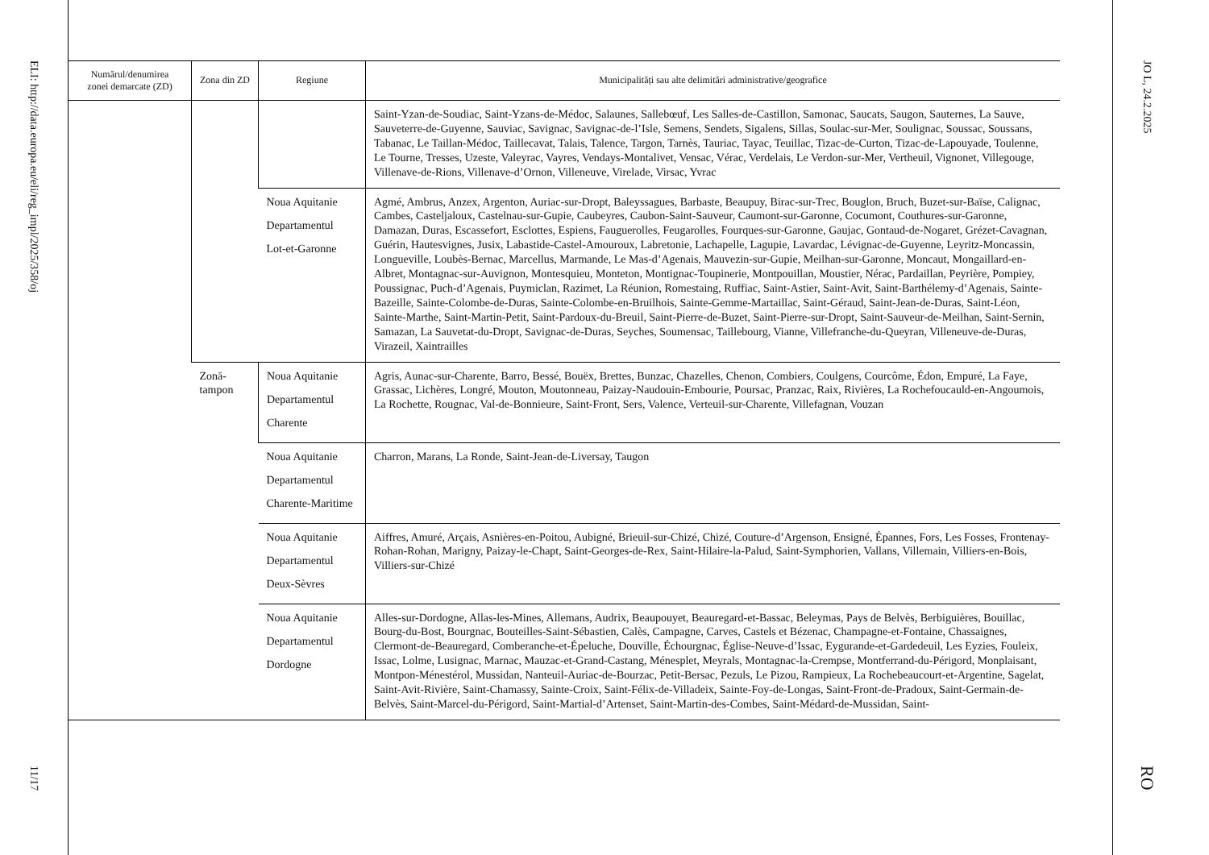ELI: http://data.europa.eu/eli/reg_impl/2025/358/oj
11/17
| Numărul/denumirea zonei demarcate (ZD) | Zona din ZD | Regiune | Municipalități sau alte delimitări administrative/geografice |
| --- | --- | --- | --- |
| | | | Saint-Yzan-de-Soudiac, Saint-Yzans-de-Médoc, Salaunes, Sallebœuf, Les Salles-de-Castillon, Samonac, Saucats, Saugon, Sauternes, La Sauve, Sauveterre-de-Guyenne, Sauviac, Savignac, Savignac-de-l’Isle, Semens, Sendets, Sigalens, Sillas, Soulac-sur-Mer, Soulignac, Soussac, Soussans, Tabanac, Le Taillan-Médoc, Taillecavat, Talais, Talence, Targon, Tarnès, Tauriac, Tayac, Teuillac, Tizac-de-Curton, Tizac-de-Lapouyade, Toulenne, Le Tourne, Tresses, Uzeste, Valeyrac, Vayres, Vendays-Montalivet, Vensac, Vérac, Verdelais, Le Verdon-sur-Mer, Vertheuil, Vignonet, Villegouge, Villenave-de-Rions, Villenave-d’Ornon, Villeneuve, Virelade, Virsac, Yvrac |
| | | Noua Aquitanie Departamentul Lot-et-Garonne | Agmé, Ambrus, Anzex, Argenton, Auriac-sur-Dropt, Baleyssagues, Barbaste, Beaupuy, Birac-sur-Trec, Bouglon, Bruch, Buzet-sur-Baïse, Calignac, Cambes, Casteljaloux, Castelnau-sur-Gupie, Caubeyres, Caubon-Saint-Sauveur, Caumont-sur-Garonne, Cocumont, Couthures-sur-Garonne, Damazan, Duras, Escassefort, Esclottes, Espiens, Fauguerolles, Feugarolles, Fourques-sur-Garonne, Gaujac, Gontaud-de-Nogaret, Grézet-Cavagnan, Guérin, Hautesvignes, Jusix, Labastide-Castel-Amouroux, Labretonie, Lachapelle, Lagupie, Lavardac, Lévignac-de-Guyenne, Leyritz-Moncassin, Longueville, Loubès-Bernac, Marcellus, Marmande, Le Mas-d’Agenais, Mauvezin-sur-Gupie, Meilhan-sur-Garonne, Moncaut, Mongaillard-en-Albret, Montagnac-sur-Auvignon, Montesquieu, Monteton, Montignac-Toupinerie, Montpouillan, Moustier, Nérac, Pardaillan, Peyrière, Pompiey, Poussignac, Puch-d’Agenais, Puymiclan, Razimet, La Réunion, Romestaing, Ruffiac, Saint-Astier, Saint-Avit, Saint-Barthélemy-d’Agenais, Sainte-Bazeille, Sainte-Colombe-de-Duras, Sainte-Colombe-en-Bruilhois, Sainte-Gemme-Martaillac, Saint-Géraud, Saint-Jean-de-Duras, Saint-Léon, Sainte-Marthe, Saint-Martin-Petit, Saint-Pardoux-du-Breuil, Saint-Pierre-de-Buzet, Saint-Pierre-sur-Dropt, Saint-Sauveur-de-Meilhan, Saint-Sernin, Samazan, La Sauvetat-du-Dropt, Savignac-de-Duras, Seyches, Soumensac, Taillebourg, Vianne, Villefranche-du-Queyran, Villeneuve-de-Duras, Virazeil, Xaintrailles |
| | Zonă- tampon | Noua Aquitanie Departamentul Charente | Agris, Aunac-sur-Charente, Barro, Bessé, Bouëx, Brettes, Bunzac, Chazelles, Chenon, Combiers, Coulgens, Courcôme, Édon, Empuré, La Faye, Grassac, Lichères, Longré, Mouton, Moutonneau, Paizay-Naudouin-Embourie, Poursac, Pranzac, Raix, Rivières, La Rochefoucauld-en-Angoumois, La Rochette, Rougnac, Val-de-Bonnieure, Saint-Front, Sers, Valence, Verteuil-sur-Charente, Villefagnan, Vouzan |
| | | Noua Aquitanie Departamentul Charente-Maritime | Charron, Marans, La Ronde, Saint-Jean-de-Liversay, Taugon |
| | | Noua Aquitanie Departamentul Deux-Sèvres | Aiffres, Amuré, Arçais, Asnières-en-Poitou, Aubigné, Brieuil-sur-Chizé, Chizé, Couture-d’Argenson, Ensigné, Épannes, Fors, Les Fosses, Frontenay-Rohan-Rohan, Marigny, Paizay-le-Chapt, Saint-Georges-de-Rex, Saint-Hilaire-la-Palud, Saint-Symphorien, Vallans, Villemain, Villiers-en-Bois, Villiers-sur-Chizé |
| | | Noua Aquitanie Departamentul Dordogne | Alles-sur-Dordogne, Allas-les-Mines, Allemans, Audrix, Beaupouyet, Beauregard-et-Bassac, Beleymas, Pays de Belvès, Berbiguières, Bouillac, Bourg-du-Bost, Bourgnac, Bouteilles-Saint-Sébastien, Calès, Campagne, Carves, Castels et Bézenac, Champagne-et-Fontaine, Chassaignes, Clermont-de-Beauregard, Comberanche-et-Épeluche, Douville, Échourgnac, Église-Neuve-d’Issac, Eygurande-et-Gardedeuil, Les Eyzies, Fouleix, Issac, Lolme, Lusignac, Marnac, Mauzac-et-Grand-Castang, Ménesplet, Meyrals, Montagnac-la-Crempse, Montferrand-du-Périgord, Monplaisant, Montpon-Ménestérol, Mussidan, Nanteuil-Auriac-de-Bourzac, Petit-Bersac, Pezuls, Le Pizou, Rampieux, La Rochebeaucourt-et-Argentine, Sagelat, Saint-Avit-Rivière, Saint-Chamassy, Sainte-Croix, Saint-Félix-de-Villadeix, Sainte-Foy-de-Longas, Saint-Front-de-Pradoux, Saint-Germain-de-Belvès, Saint-Marcel-du-Périgord, Saint-Martial-d’Artenset, Saint-Martin-des-Combes, Saint-Médard-de-Mussidan, Saint- |
JO L, 24.2.2025
RO